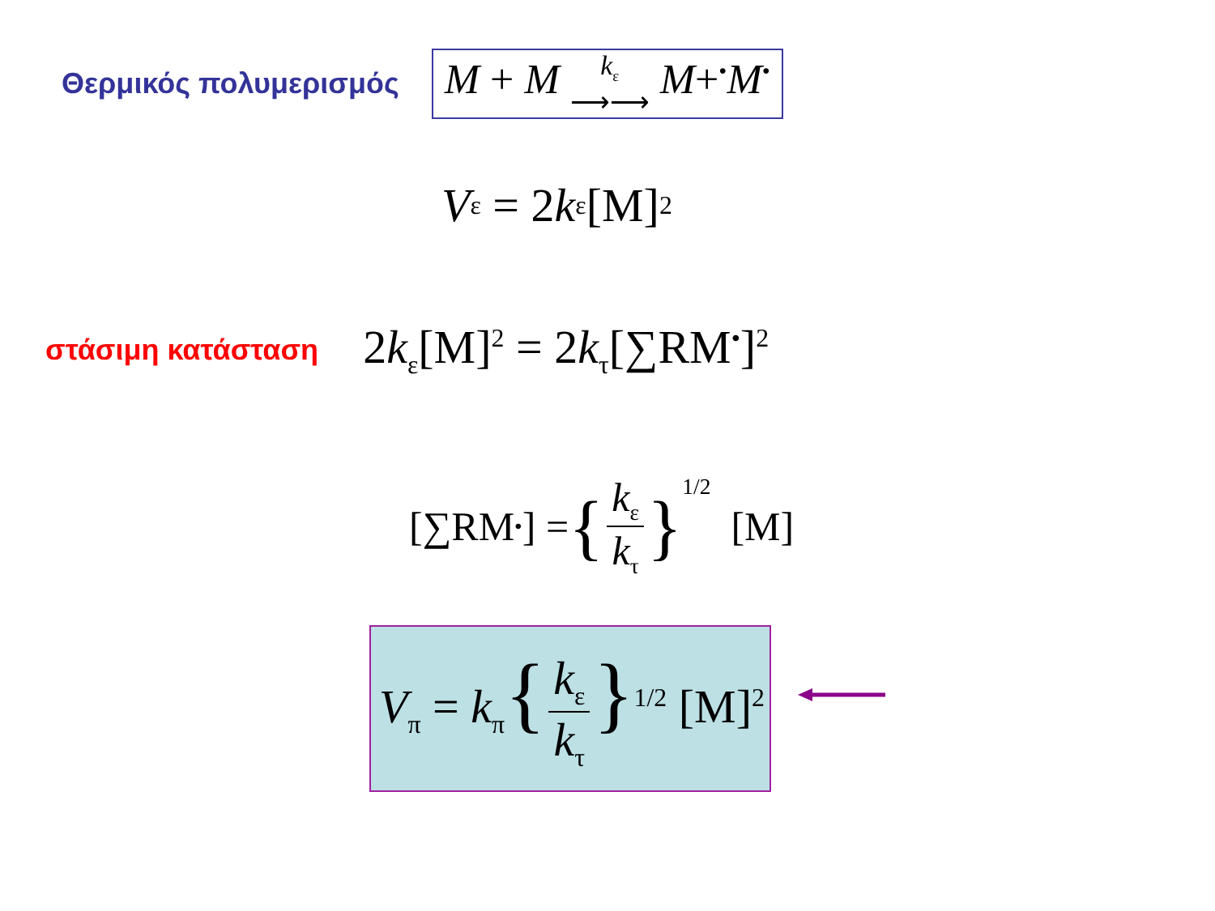Θερμικός πολυμερισμός M + M k<sub>ε</sub>
⟶⟶ M+<sup>•</sup>M<sup>•</sup>
V<sub>ε</sub> = 2 k<sub>ε</sub>[M]<sup>2</sup>
στάσιμη κατάσταση 2k<sub>ε</sub>[M]<sup>2</sup> = 2k<sub>τ</sub>[∑RM<sup>•</sup>]<sup>2</sup>
[∑RM<sup>•</sup>] = { k<sub>ε</sub> k<sub>τ</sub> }<sup>1/2</sup> [M]
V<sub>π</sub> = k<sub>π</sub>{ k<sub>ε</sub> k<sub>τ</sub> }<sup>1/2</sup> [M]<sup>2</sup>